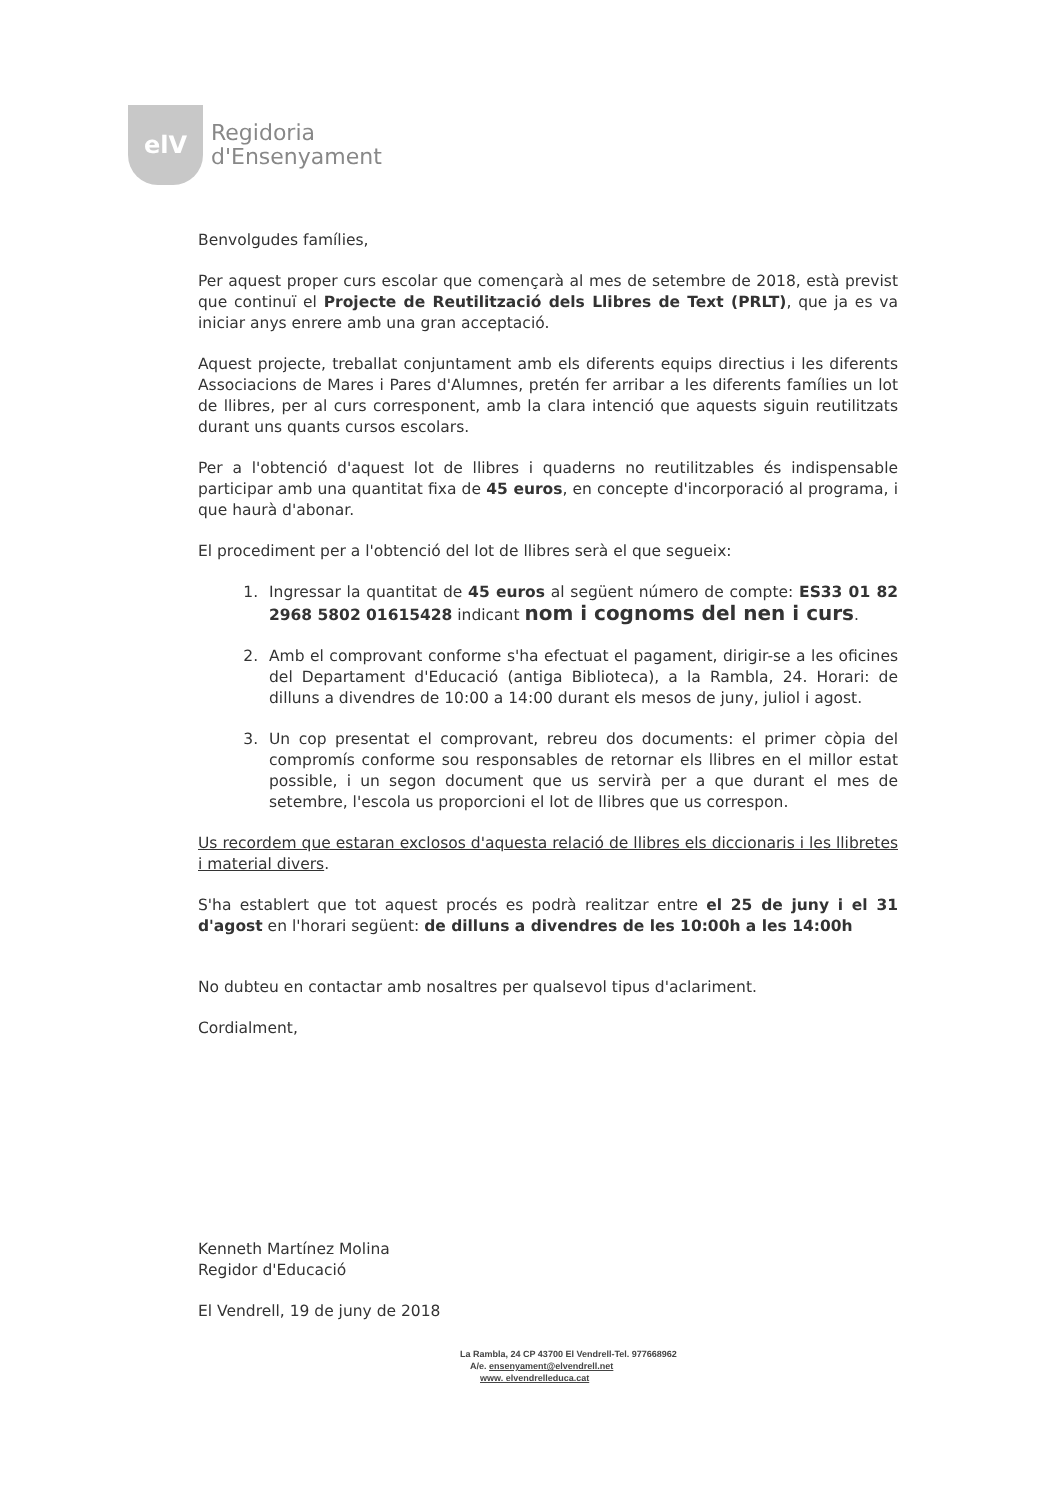elV
Regidoria
d'Ensenyament
Benvolgudes famílies,
Per aquest proper curs escolar que començarà al mes de setembre de 2018, està previst que continuï el Projecte de Reutilització dels Llibres de Text (PRLT), que ja es va iniciar anys enrere amb una gran acceptació.
Aquest projecte, treballat conjuntament amb els diferents equips directius i les diferents Associacions de Mares i Pares d'Alumnes, pretén fer arribar a les diferents famílies un lot de llibres, per al curs corresponent, amb la clara intenció que aquests siguin reutilitzats durant uns quants cursos escolars.
Per a l'obtenció d'aquest lot de llibres i quaderns no reutilitzables és indispensable participar amb una quantitat fixa de 45 euros, en concepte d'incorporació al programa, i que haurà d'abonar.
El procediment per a l'obtenció del lot de llibres serà el que segueix:
1. Ingressar la quantitat de 45 euros al següent número de compte: ES33 01 82 2968 5802 01615428 indicant nom i cognoms del nen i curs.
2. Amb el comprovant conforme s'ha efectuat el pagament, dirigir-se a les oficines del Departament d'Educació (antiga Biblioteca), a la Rambla, 24. Horari: de dilluns a divendres de 10:00 a 14:00 durant els mesos de juny, juliol i agost.
3. Un cop presentat el comprovant, rebreu dos documents: el primer còpia del compromís conforme sou responsables de retornar els llibres en el millor estat possible, i un segon document que us servirà per a que durant el mes de setembre, l'escola us proporcioni el lot de llibres que us correspon.
Us recordem que estaran exclosos d'aquesta relació de llibres els diccionaris i les llibretes i material divers.
S'ha establert que tot aquest procés es podrà realitzar entre el 25 de juny i el 31 d'agost en l'horari següent: de dilluns a divendres de les 10:00h a les 14:00h
No dubteu en contactar amb nosaltres per qualsevol tipus d'aclariment.
Cordialment,
Kenneth Martínez Molina
Regidor d'Educació
El Vendrell, 19 de juny de 2018
La Rambla, 24 CP 43700 El Vendrell-Tel. 977668962
A/e. ensenyament@elvendrell.net
www. elvendrelleduca.cat